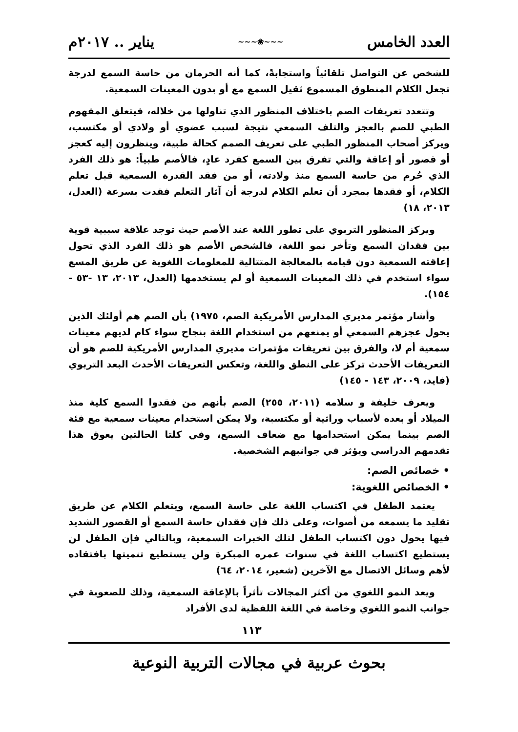العدد الخامس ~~~❀~~~ يناير .. ٢٠١٧م
للشخص عن التواصل تلقائياً واستجابةً، كما أنه الحرمان من حاسة السمع لدرجة تجعل الكلام المنطوق المسموع ثقيل السمع مع أو بدون المعينات السمعية.
وتتعدد تعريفات الصم باختلاف المنظور الذي تناولها من خلاله، فيتعلق المفهوم الطبي للصم بالعجز والتلف السمعي نتيجة لسبب عضوي أو ولادي أو مكتسب، ويركز أصحاب المنظور الطبي على تعريف الصمم كحالة طبية، وينظرون إليه كعجز أو قصور أو إعاقة والتي تفرق بين السمع كفرد عادٍ، فالأصم طبياً: هو ذلك الفرد الذي حُرم من حاسة السمع منذ ولادته، أو من فقد القدرة السمعية قبل تعلم الكلام، أو فقدها بمجرد أن تعلم الكلام لدرجة أن آثار التعلم فقدت بسرعة (العدل، ٢٠١٣، ١٨)
ويركز المنظور التربوي على تطور اللغة عند الأصم حيث توجد علاقة سببية قوية بين فقدان السمع وتأخر نمو اللغة، فالشخص الأصم هو ذلك الفرد الذي تحول إعاقته السمعية دون قيامه بالمعالجة المتتالية للمعلومات اللغوية عن طريق المسع سواء استخدم في ذلك المعينات السمعية أو لم يستخدمها (العدل، ٢٠١٣، ١٣ -٥٣ - ١٥٤).
وأشار مؤتمر مديري المدارس الأمريكية الصم، ١٩٧٥) بأن الصم هم أولئك الذين يحول عجزهم السمعي أو يمنعهم من استخدام اللغة بنجاح سواء كام لديهم معينات سمعية أم لا، والفرق بين تعريفات مؤتمرات مديري المدارس الأمريكية للصم هو أن التعريفات الأحدث تركز على النطق واللغة، وتعكس التعريفات الأحدث البعد التربوي (فايد، ٢٠٠٩، ١٤٣ - ١٤٥)
ويعرف خليفة و سلامه (٢٠١١، ٢٥٥) الصم بأنهم من فقدوا السمع كلية منذ الميلاد أو بعده لأسباب وراثية أو مكتسبة، ولا يمكن استخدام معينات سمعية مع فئة الصم بينما يمكن استخدامها مع ضعاف السمع، وفي كلتا الحالتين يعوق هذا تقدمهم الدراسي ويؤثر في جوانبهم الشخصية.
• خصائص الصم:
• الخصائص اللغوية:
يعتمد الطفل في اكتساب اللغة على حاسة السمع، ويتعلم الكلام عن طريق تقليد ما يسمعه من أصوات، وعلى ذلك فإن فقدان حاسة السمع أو القصور الشديد فيها يحول دون اكتساب الطفل لتلك الخبرات السمعية، وبالتالي فإن الطفل لن يستطيع اكتساب اللغة في سنوات عمره المبكرة ولن يستطيع تنميتها بافتقاده لأهم وسائل الاتصال مع الآخرين (شعير، ٢٠١٤، ٦٤)
ويعد النمو اللغوي من أكثر المجالات تأثراً بالإعاقة السمعية، وذلك للصعوبة في جوانب النمو اللغوي وخاصة في اللغة اللفظية لدى الأفراد
١١٣
بحوث عربية في مجالات التربية النوعية